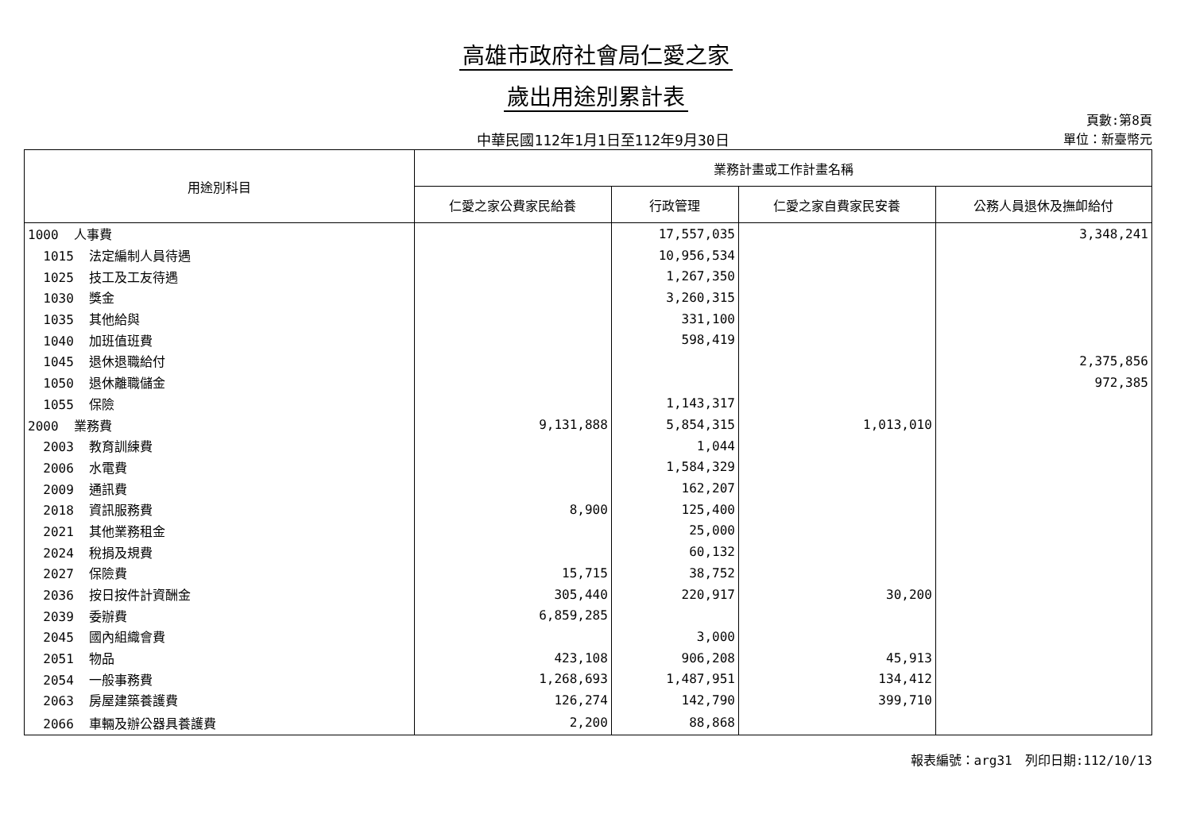高雄市政府社會局仁愛之家
歲出用途別累計表
中華民國112年1月1日至112年9月30日
頁數:第8頁
單位：新臺幣元
| 用途別科目 | 業務計畫或工作計畫名稱 | | | |
| --- | --- | --- | --- | --- |
| | 仁愛之家公費家民給養 | 行政管理 | 仁愛之家自費家民安養 | 公務人員退休及撫卹給付 |
| 1000 人事費 | | 17,557,035 | | 3,348,241 |
| 1015 法定編制人員待遇 | | 10,956,534 | | |
| 1025 技工及工友待遇 | | 1,267,350 | | |
| 1030 獎金 | | 3,260,315 | | |
| 1035 其他給與 | | 331,100 | | |
| 1040 加班值班費 | | 598,419 | | |
| 1045 退休退職給付 | | | | 2,375,856 |
| 1050 退休離職儲金 | | | | 972,385 |
| 1055 保險 | | 1,143,317 | | |
| 2000 業務費 | 9,131,888 | 5,854,315 | 1,013,010 | |
| 2003 教育訓練費 | | 1,044 | | |
| 2006 水電費 | | 1,584,329 | | |
| 2009 通訊費 | | 162,207 | | |
| 2018 資訊服務費 | 8,900 | 125,400 | | |
| 2021 其他業務租金 | | 25,000 | | |
| 2024 稅捐及規費 | | 60,132 | | |
| 2027 保險費 | 15,715 | 38,752 | | |
| 2036 按日按件計資酬金 | 305,440 | 220,917 | 30,200 | |
| 2039 委辦費 | 6,859,285 | | | |
| 2045 國內組織會費 | | 3,000 | | |
| 2051 物品 | 423,108 | 906,208 | 45,913 | |
| 2054 一般事務費 | 1,268,693 | 1,487,951 | 134,412 | |
| 2063 房屋建築養護費 | 126,274 | 142,790 | 399,710 | |
| 2066 車輛及辦公器具養護費 | 2,200 | 88,868 | | |
報表編號：arg31　列印日期:112/10/13